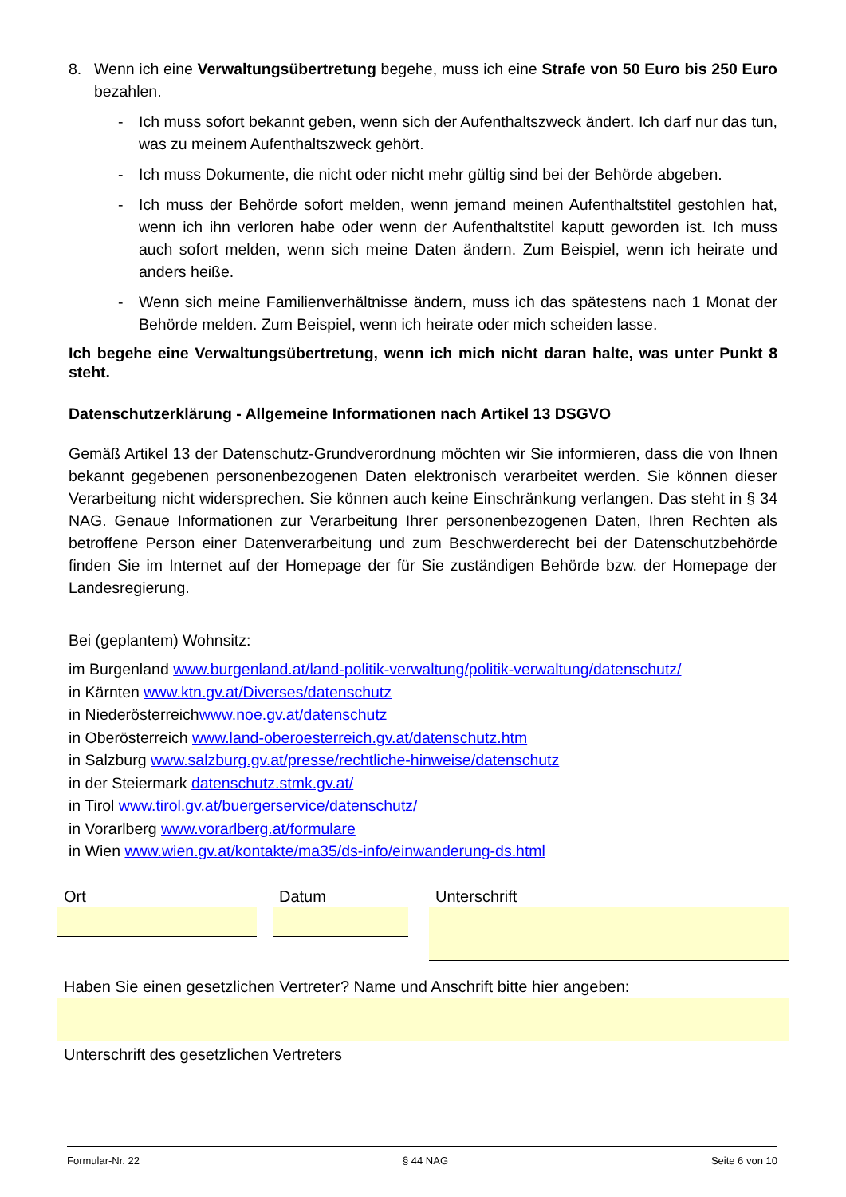8. Wenn ich eine Verwaltungsübertretung begehe, muss ich eine Strafe von 50 Euro bis 250 Euro bezahlen.
- Ich muss sofort bekannt geben, wenn sich der Aufenthaltszweck ändert. Ich darf nur das tun, was zu meinem Aufenthaltszweck gehört.
- Ich muss Dokumente, die nicht oder nicht mehr gültig sind bei der Behörde abgeben.
- Ich muss der Behörde sofort melden, wenn jemand meinen Aufenthaltstitel gestohlen hat, wenn ich ihn verloren habe oder wenn der Aufenthaltstitel kaputt geworden ist. Ich muss auch sofort melden, wenn sich meine Daten ändern. Zum Beispiel, wenn ich heirate und anders heiße.
- Wenn sich meine Familienverhältnisse ändern, muss ich das spätestens nach 1 Monat der Behörde melden. Zum Beispiel, wenn ich heirate oder mich scheiden lasse.
Ich begehe eine Verwaltungsübertretung, wenn ich mich nicht daran halte, was unter Punkt 8 steht.
Datenschutzerklärung - Allgemeine Informationen nach Artikel 13 DSGVO
Gemäß Artikel 13 der Datenschutz-Grundverordnung möchten wir Sie informieren, dass die von Ihnen bekannt gegebenen personenbezogenen Daten elektronisch verarbeitet werden. Sie können dieser Verarbeitung nicht widersprechen. Sie können auch keine Einschränkung verlangen. Das steht in § 34 NAG. Genaue Informationen zur Verarbeitung Ihrer personenbezogenen Daten, Ihren Rechten als betroffene Person einer Datenverarbeitung und zum Beschwerderecht bei der Datenschutzbehörde finden Sie im Internet auf der Homepage der für Sie zuständigen Behörde bzw. der Homepage der Landesregierung.
Bei (geplantem) Wohnsitz:
im Burgenland www.burgenland.at/land-politik-verwaltung/politik-verwaltung/datenschutz/
in Kärnten www.ktn.gv.at/Diverses/datenschutz
in Niederösterreichwww.noe.gv.at/datenschutz
in Oberösterreich www.land-oberoesterreich.gv.at/datenschutz.htm
in Salzburg www.salzburg.gv.at/presse/rechtliche-hinweise/datenschutz
in der Steiermark datenschutz.stmk.gv.at/
in Tirol www.tirol.gv.at/buergerservice/datenschutz/
in Vorarlberg www.vorarlberg.at/formulare
in Wien www.wien.gv.at/kontakte/ma35/ds-info/einwanderung-ds.html
Ort Datum Unterschrift
Haben Sie einen gesetzlichen Vertreter? Name und Anschrift bitte hier angeben:
Unterschrift des gesetzlichen Vertreters
Formular-Nr. 22 § 44 NAG Seite 6 von 10